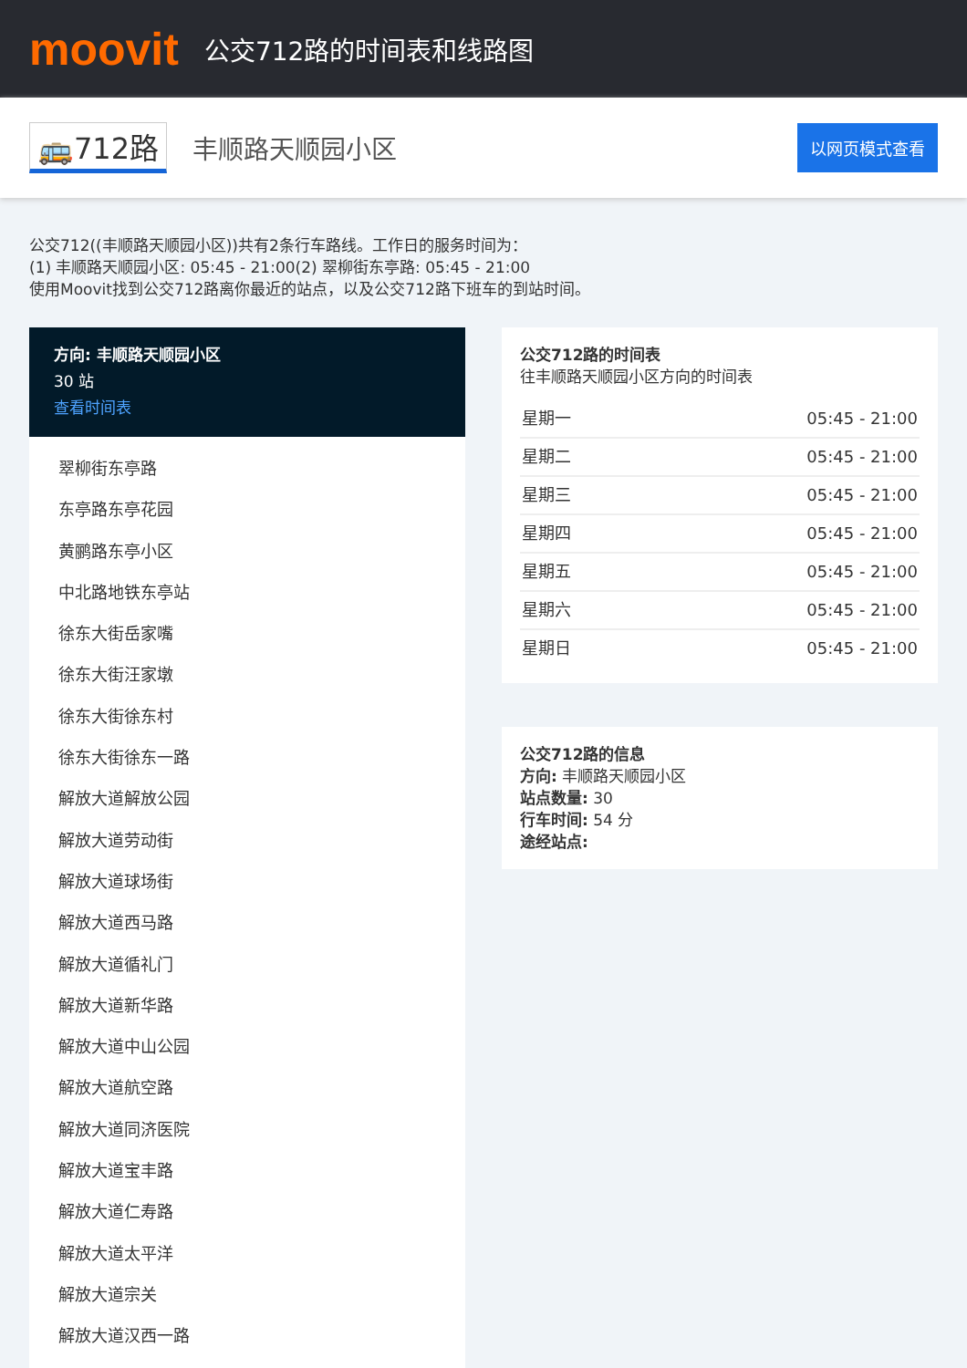moovit
公交712路的时间表和线路图
🚌712路 丰顺路天顺园小区 以网页模式查看
公交712((丰顺路天顺园小区))共有2条行车路线。工作日的服务时间为：
(1) 丰顺路天顺园小区: 05:45 - 21:00(2) 翠柳街东亭路: 05:45 - 21:00
使用Moovit找到公交712路离你最近的站点，以及公交712路下班车的到站时间。
方向: 丰顺路天顺园小区
30 站
查看时间表
翠柳街东亭路
东亭路东亭花园
黄鹂路东亭小区
中北路地铁东亭站
徐东大街岳家嘴
徐东大街汪家墩
徐东大街徐东村
徐东大街徐东一路
解放大道解放公园
解放大道劳动街
解放大道球场街
解放大道西马路
解放大道循礼门
解放大道新华路
解放大道中山公园
解放大道航空路
解放大道同济医院
解放大道宝丰路
解放大道仁寿路
解放大道太平洋
解放大道宗关
解放大道汉西一路
公交712路的时间表
往丰顺路天顺园小区方向的时间表
| 星期一 | 05:45 - 21:00 |
| 星期二 | 05:45 - 21:00 |
| 星期三 | 05:45 - 21:00 |
| 星期四 | 05:45 - 21:00 |
| 星期五 | 05:45 - 21:00 |
| 星期六 | 05:45 - 21:00 |
| 星期日 | 05:45 - 21:00 |
公交712路的信息
方向: 丰顺路天顺园小区
站点数量: 30
行车时间: 54 分
途经站点: